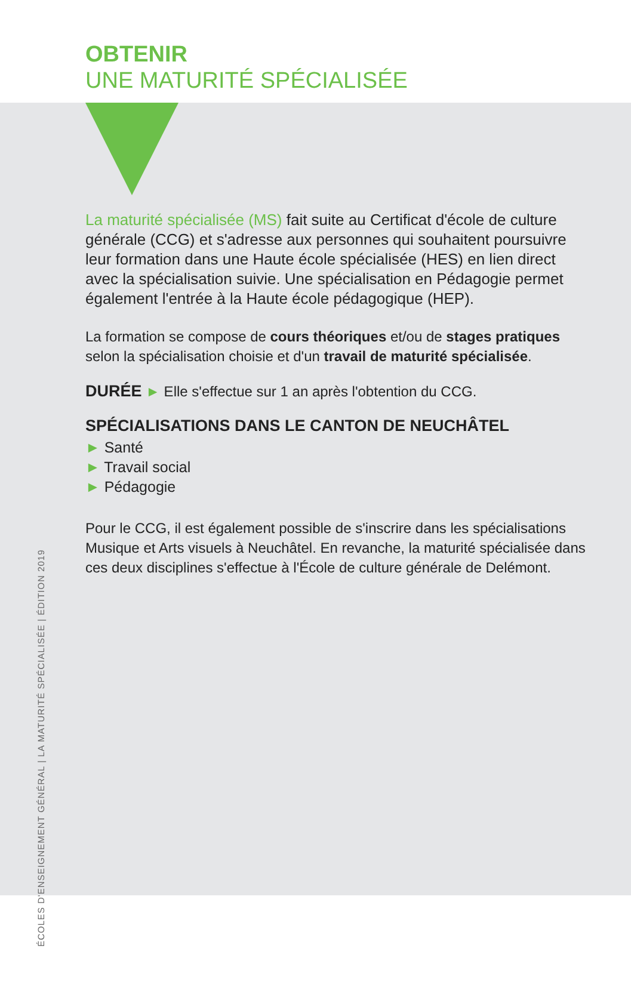OBTENIR
UNE MATURITÉ SPÉCIALISÉE
ÉCOLES D'ENSEIGNEMENT GÉNÉRAL | LA MATURITÉ SPÉCIALISÉE | ÉDITION 2019
La maturité spécialisée (MS) fait suite au Certificat d'école de culture générale (CCG) et s'adresse aux personnes qui souhaitent poursuivre leur formation dans une Haute école spécialisée (HES) en lien direct avec la spécialisation suivie. Une spécialisation en Pédagogie permet également l'entrée à la Haute école pédagogique (HEP).
La formation se compose de cours théoriques et/ou de stages pratiques selon la spécialisation choisie et d'un travail de maturité spécialisée.
DURÉE ► Elle s'effectue sur 1 an après l'obtention du CCG.
SPÉCIALISATIONS DANS LE CANTON DE NEUCHÂTEL
► Santé
► Travail social
► Pédagogie
Pour le CCG, il est également possible de s'inscrire dans les spécialisations Musique et Arts visuels à Neuchâtel. En revanche, la maturité spécialisée dans ces deux disciplines s'effectue à l'École de culture générale de Delémont.